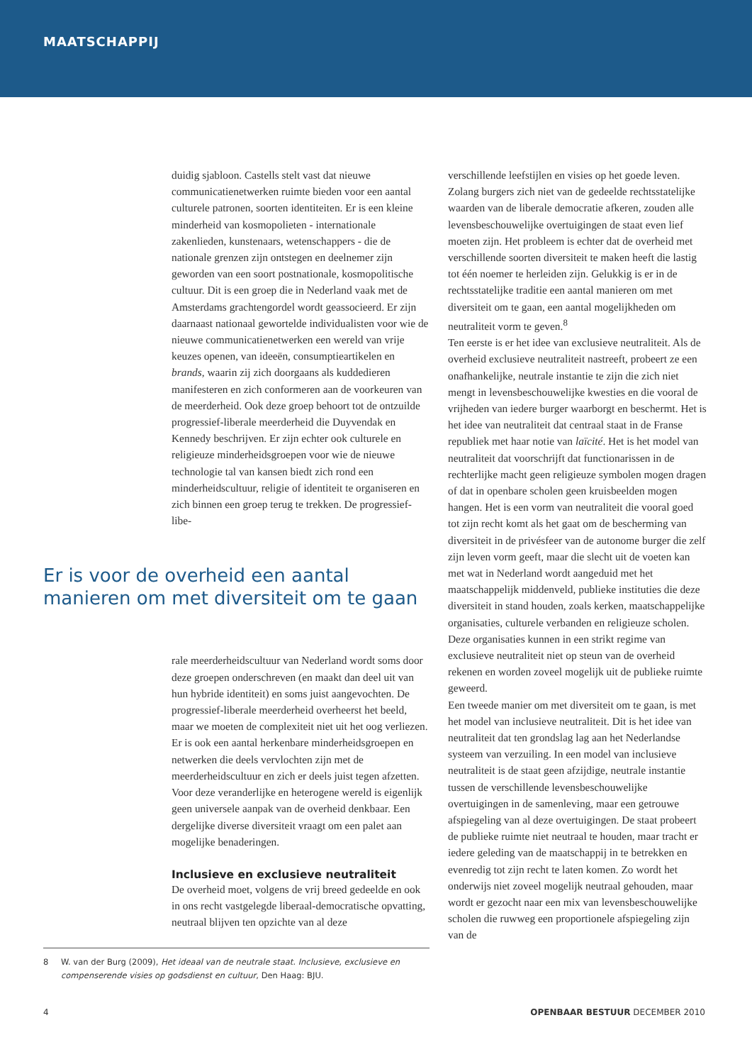MAATSCHAPPIJ
duidig sjabloon. Castells stelt vast dat nieuwe communicatienetwerken ruimte bieden voor een aantal culturele patronen, soorten identiteiten. Er is een kleine minderheid van kosmopolieten - internationale zakenlieden, kunstenaars, wetenschappers - die de nationale grenzen zijn ontstegen en deelnemer zijn geworden van een soort postnationale, kosmopolitische cultuur. Dit is een groep die in Nederland vaak met de Amsterdams grachtengordel wordt geassocieerd. Er zijn daarnaast nationaal gewortelde individualisten voor wie de nieuwe communicatienetwerken een wereld van vrije keuzes openen, van ideeën, consumptieartikelen en brands, waarin zij zich doorgaans als kuddedieren manifesteren en zich conformeren aan de voorkeuren van de meerderheid. Ook deze groep behoort tot de ontzuilde progressief-liberale meerderheid die Duyvendak en Kennedy beschrijven. Er zijn echter ook culturele en religieuze minderheidsgroepen voor wie de nieuwe technologie tal van kansen biedt zich rond een minderheidscultuur, religie of identiteit te organiseren en zich binnen een groep terug te trekken. De progressief-libe-
Er is voor de overheid een aantal manieren om met diversiteit om te gaan
rale meerderheidscultuur van Nederland wordt soms door deze groepen onderschreven (en maakt dan deel uit van hun hybride identiteit) en soms juist aangevochten. De progressief-liberale meerderheid overheerst het beeld, maar we moeten de complexiteit niet uit het oog verliezen. Er is ook een aantal herkenbare minderheidsgroepen en netwerken die deels vervlochten zijn met de meerderheidscultuur en zich er deels juist tegen afzetten.
Voor deze veranderlijke en heterogene wereld is eigenlijk geen universele aanpak van de overheid denkbaar. Een dergelijke diverse diversiteit vraagt om een palet aan mogelijke benaderingen.
Inclusieve en exclusieve neutraliteit
De overheid moet, volgens de vrij breed gedeelde en ook in ons recht vastgelegde liberaal-democratische opvatting, neutraal blijven ten opzichte van al deze
8 W. van der Burg (2009), Het ideaal van de neutrale staat. Inclusieve, exclusieve en compenserende visies op godsdienst en cultuur, Den Haag: BJU.
verschillende leefstijlen en visies op het goede leven. Zolang burgers zich niet van de gedeelde rechtsstatelijke waarden van de liberale democratie afkeren, zouden alle levensbeschouwelijke overtuigingen de staat even lief moeten zijn. Het probleem is echter dat de overheid met verschillende soorten diversiteit te maken heeft die lastig tot één noemer te herleiden zijn. Gelukkig is er in de rechtsstatelijke traditie een aantal manieren om met diversiteit om te gaan, een aantal mogelijkheden om neutraliteit vorm te geven.<sup>8</sup>
Ten eerste is er het idee van exclusieve neutraliteit. Als de overheid exclusieve neutraliteit nastreeft, probeert ze een onafhankelijke, neutrale instantie te zijn die zich niet mengt in levensbeschouwelijke kwesties en die vooral de vrijheden van iedere burger waarborgt en beschermt. Het is het idee van neutraliteit dat centraal staat in de Franse republiek met haar notie van laïcité. Het is het model van neutraliteit dat voorschrijft dat functionarissen in de rechterlijke macht geen religieuze symbolen mogen dragen of dat in openbare scholen geen kruisbeelden mogen hangen. Het is een vorm van neutraliteit die vooral goed tot zijn recht komt als het gaat om de bescherming van diversiteit in de privésfeer van de autonome burger die zelf zijn leven vorm geeft, maar die slecht uit de voeten kan met wat in Nederland wordt aangeduid met het maatschappelijk middenveld, publieke instituties die deze diversiteit in stand houden, zoals kerken, maatschappelijke organisaties, culturele verbanden en religieuze scholen. Deze organisaties kunnen in een strikt regime van exclusieve neutraliteit niet op steun van de overheid rekenen en worden zoveel mogelijk uit de publieke ruimte geweerd.
Een tweede manier om met diversiteit om te gaan, is met het model van inclusieve neutraliteit. Dit is het idee van neutraliteit dat ten grondslag lag aan het Nederlandse systeem van verzuiling. In een model van inclusieve neutraliteit is de staat geen afzijdige, neutrale instantie tussen de verschillende levensbeschouwelijke overtuigingen in de samenleving, maar een getrouwe afspiegeling van al deze overtuigingen. De staat probeert de publieke ruimte niet neutraal te houden, maar tracht er iedere geleding van de maatschappij in te betrekken en evenredig tot zijn recht te laten komen. Zo wordt het onderwijs niet zoveel mogelijk neutraal gehouden, maar wordt er gezocht naar een mix van levensbeschouwelijke scholen die ruwweg een proportionele afspiegeling zijn van de
4 OPENBAAR BESTUUR DECEMBER 2010